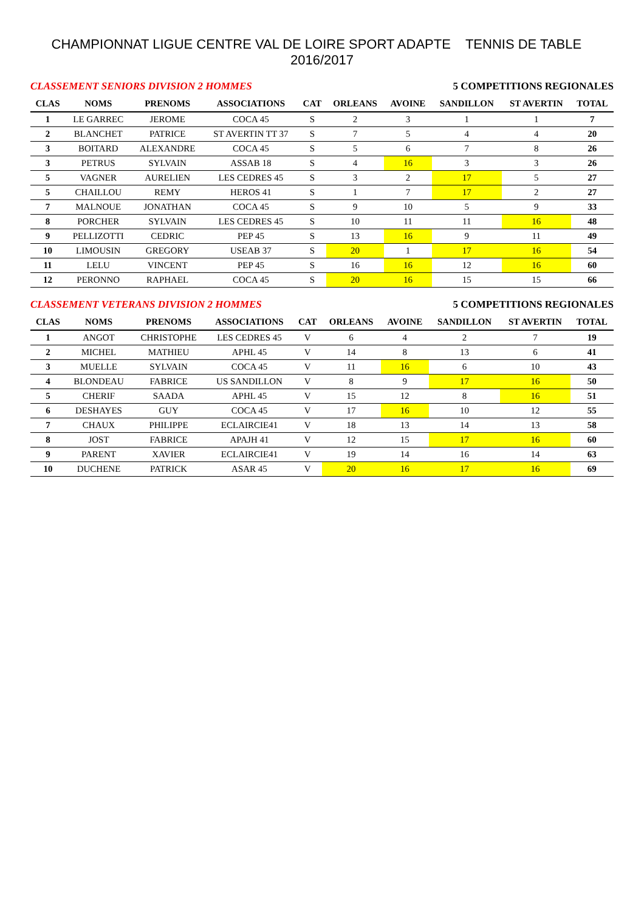CHAMPIONNAT LIGUE CENTRE VAL DE LOIRE SPORT ADAPTE TENNIS DE TABLE 2016/2017
CLASSEMENT SENIORS DIVISION 2 HOMMES 5 COMPETITIONS REGIONALES
| CLAS | NOMS | PRENOMS | ASSOCIATIONS | CAT | ORLEANS | AVOINE | SANDILLON | ST AVERTIN | TOTAL |
| --- | --- | --- | --- | --- | --- | --- | --- | --- | --- |
| 1 | LE GARREC | JEROME | COCA 45 | S | 2 | 3 | 1 | 1 | 7 |
| 2 | BLANCHET | PATRICE | ST AVERTIN TT 37 | S | 7 | 5 | 4 | 4 | 20 |
| 3 | BOITARD | ALEXANDRE | COCA 45 | S | 5 | 6 | 7 | 8 | 26 |
| 3 | PETRUS | SYLVAIN | ASSAB 18 | S | 4 | 16 | 3 | 3 | 26 |
| 5 | VAGNER | AURELIEN | LES CEDRES 45 | S | 3 | 2 | 17 | 5 | 27 |
| 5 | CHAILLOU | REMY | HEROS 41 | S | 1 | 7 | 17 | 2 | 27 |
| 7 | MALNOUE | JONATHAN | COCA 45 | S | 9 | 10 | 5 | 9 | 33 |
| 8 | PORCHER | SYLVAIN | LES CEDRES 45 | S | 10 | 11 | 11 | 16 | 48 |
| 9 | PELLIZOTTI | CEDRIC | PEP 45 | S | 13 | 16 | 9 | 11 | 49 |
| 10 | LIMOUSIN | GREGORY | USEAB 37 | S | 20 | 1 | 17 | 16 | 54 |
| 11 | LELU | VINCENT | PEP 45 | S | 16 | 16 | 12 | 16 | 60 |
| 12 | PERONNO | RAPHAEL | COCA 45 | S | 20 | 16 | 15 | 15 | 66 |
CLASSEMENT VETERANS DIVISION 2 HOMMES 5 COMPETITIONS REGIONALES
| CLAS | NOMS | PRENOMS | ASSOCIATIONS | CAT | ORLEANS | AVOINE | SANDILLON | ST AVERTIN | TOTAL |
| --- | --- | --- | --- | --- | --- | --- | --- | --- | --- |
| 1 | ANGOT | CHRISTOPHE | LES CEDRES 45 | V | 6 | 4 | 2 | 7 | 19 |
| 2 | MICHEL | MATHIEU | APHL 45 | V | 14 | 8 | 13 | 6 | 41 |
| 3 | MUELLE | SYLVAIN | COCA 45 | V | 11 | 16 | 6 | 10 | 43 |
| 4 | BLONDEAU | FABRICE | US SANDILLON | V | 8 | 9 | 17 | 16 | 50 |
| 5 | CHERIF | SAADA | APHL 45 | V | 15 | 12 | 8 | 16 | 51 |
| 6 | DESHAYES | GUY | COCA 45 | V | 17 | 16 | 10 | 12 | 55 |
| 7 | CHAUX | PHILIPPE | ECLAIRCIE41 | V | 18 | 13 | 14 | 13 | 58 |
| 8 | JOST | FABRICE | APAJH 41 | V | 12 | 15 | 17 | 16 | 60 |
| 9 | PARENT | XAVIER | ECLAIRCIE41 | V | 19 | 14 | 16 | 14 | 63 |
| 10 | DUCHENE | PATRICK | ASAR 45 | V | 20 | 16 | 17 | 16 | 69 |